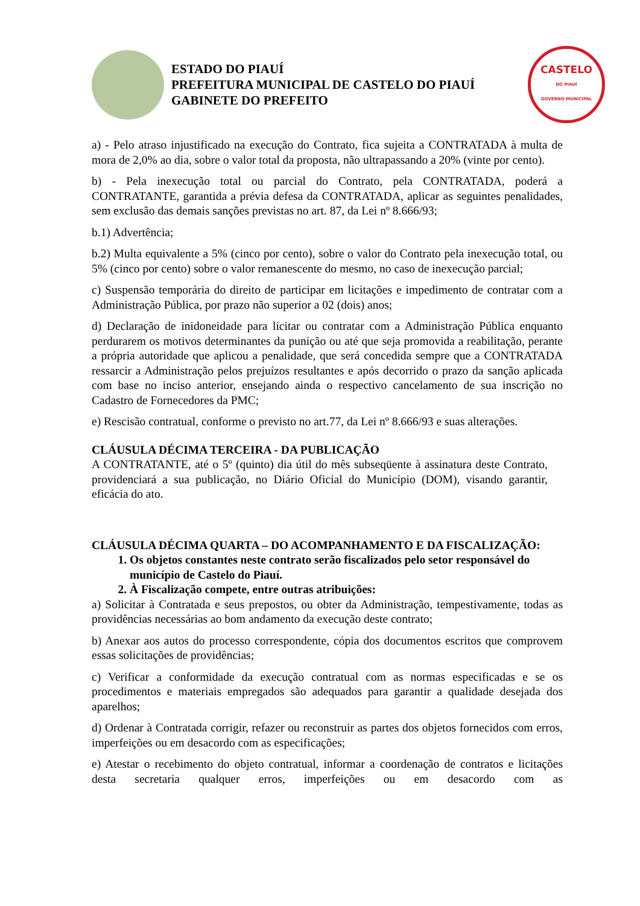ESTADO DO PIAUÍ
PREFEITURA MUNICIPAL DE CASTELO DO PIAUÍ
GABINETE DO PREFEITO
CASTELO
DO PIAUÍ
GOVERNO MUNICIPAL
a) - Pelo atraso injustificado na execução do Contrato, fica sujeita a CONTRATADA à multa de mora de 2,0% ao dia, sobre o valor total da proposta, não ultrapassando a 20% (vinte por cento).
b) - Pela inexecução total ou parcial do Contrato, pela CONTRATADA, poderá a CONTRATANTE, garantida a prévia defesa da CONTRATADA, aplicar as seguintes penalidades, sem exclusão das demais sanções previstas no art. 87, da Lei nº 8.666/93;
b.1) Advertência;
b.2) Multa equivalente a 5% (cinco por cento), sobre o valor do Contrato pela inexecução total, ou 5% (cinco por cento) sobre o valor remanescente do mesmo, no caso de inexecução parcial;
c) Suspensão temporária do direito de participar em licitações e impedimento de contratar com a Administração Pública, por prazo não superior a 02 (dois) anos;
d) Declaração de inidoneidade para licitar ou contratar com a Administração Pública enquanto perdurarem os motivos determinantes da punição ou até que seja promovida a reabilitação, perante a própria autoridade que aplicou a penalidade, que será concedida sempre que a CONTRATADA ressarcir a Administração pelos prejuízos resultantes e após decorrido o prazo da sanção aplicada com base no inciso anterior, ensejando ainda o respectivo cancelamento de sua inscrição no Cadastro de Fornecedores da PMC;
e) Rescisão contratual, conforme o previsto no art.77, da Lei nº 8.666/93 e suas alterações.
CLÁUSULA DÉCIMA TERCEIRA - DA PUBLICAÇÃO
A CONTRATANTE, até o 5º (quinto) dia útil do mês subseqüente à assinatura deste Contrato, providenciará a sua publicação, no Diário Oficial do Município (DOM), visando garantir, eficácia do ato.
CLÁUSULA DÉCIMA QUARTA – DO ACOMPANHAMENTO E DA FISCALIZAÇÃO:
1. Os objetos constantes neste contrato serão fiscalizados pelo setor responsável do município de Castelo do Piauí.
2. À Fiscalização compete, entre outras atribuições:
a) Solicitar à Contratada e seus prepostos, ou obter da Administração, tempestivamente, todas as providências necessárias ao bom andamento da execução deste contrato;
b) Anexar aos autos do processo correspondente, cópia dos documentos escritos que comprovem essas solicitações de providências;
c) Verificar a conformidade da execução contratual com as normas especificadas e se os procedimentos e materiais empregados são adequados para garantir a qualidade desejada dos aparelhos;
d) Ordenar à Contratada corrigir, refazer ou reconstruir as partes dos objetos fornecidos com erros, imperfeições ou em desacordo com as especificações;
e) Atestar o recebimento do objeto contratual, informar a coordenação de contratos e licitações desta secretaria qualquer erros, imperfeições ou em desacordo com as